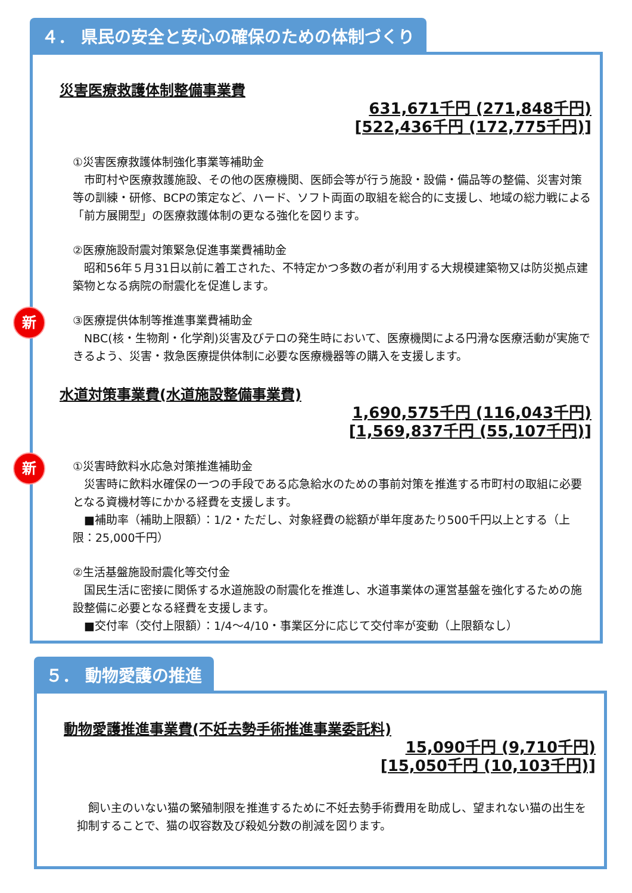４． 県民の安全と安心の確保のための体制づくり
災害医療救護体制整備事業費
631,671千円 (271,848千円)
[522,436千円 (172,775千円)]
①災害医療救護体制強化事業等補助金
　市町村や医療救護施設、その他の医療機関、医師会等が行う施設・設備・備品等の整備、災害対策等の訓練・研修、BCPの策定など、ハード、ソフト両面の取組を総合的に支援し、地域の総力戦による「前方展開型」の医療救護体制の更なる強化を図ります。
②医療施設耐震対策緊急促進事業費補助金
　昭和56年５月31日以前に着工された、不特定かつ多数の者が利用する大規模建築物又は防災拠点建築物となる病院の耐震化を促進します。
新
③医療提供体制等推進事業費補助金
　NBC(核・生物剤・化学剤)災害及びテロの発生時において、医療機関による円滑な医療活動が実施できるよう、災害・救急医療提供体制に必要な医療機器等の購入を支援します。
水道対策事業費(水道施設整備事業費)
1,690,575千円 (116,043千円)
[1,569,837千円 (55,107千円)]
新
①災害時飲料水応急対策推進補助金
　災害時に飲料水確保の一つの手段である応急給水のための事前対策を推進する市町村の取組に必要となる資機材等にかかる経費を支援します。
　■補助率（補助上限額）：1/2・ただし、対象経費の総額が単年度あたり500千円以上とする（上限：25,000千円）
②生活基盤施設耐震化等交付金
　国民生活に密接に関係する水道施設の耐震化を推進し、水道事業体の運営基盤を強化するための施設整備に必要となる経費を支援します。
　■交付率（交付上限額）：1/4～4/10・事業区分に応じて交付率が変動（上限額なし）
５． 動物愛護の推進
動物愛護推進事業費(不妊去勢手術推進事業委託料)
15,090千円 (9,710千円)
[15,050千円 (10,103千円)]
　飼い主のいない猫の繁殖制限を推進するために不妊去勢手術費用を助成し、望まれない猫の出生を抑制することで、猫の収容数及び殺処分数の削減を図ります。